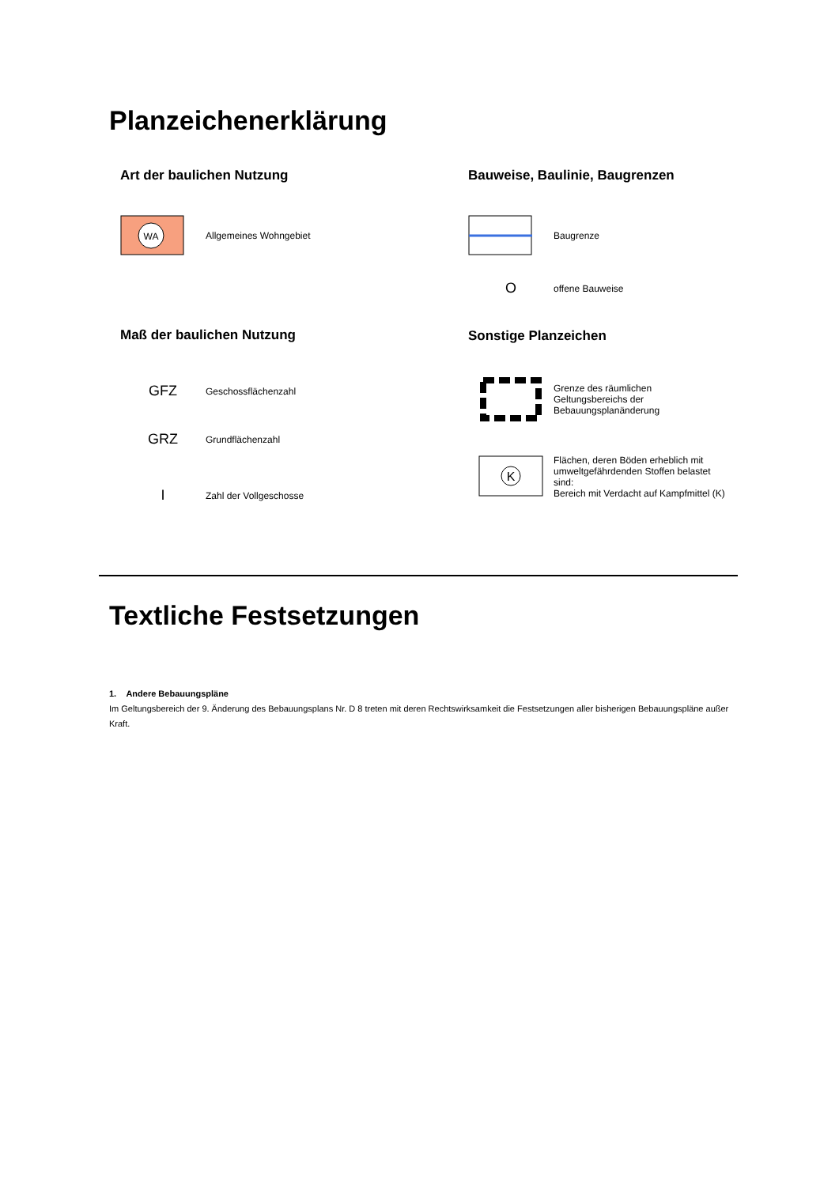Planzeichenerklärung
Art der baulichen Nutzung
WA
Allgemeines Wohngebiet
Maß der baulichen Nutzung
GFZ
Geschossflächenzahl
GRZ
Grundflächenzahl
I
Zahl der Vollgeschosse
Bauweise, Baulinie, Baugrenzen
Baugrenze
O
offene Bauweise
Sonstige Planzeichen
Grenze des räumlichen
Geltungsbereichs der
Bebauungsplanänderung
K
Flächen, deren Böden erheblich mit
umweltgefährdenden Stoffen belastet
sind:
Bereich mit Verdacht auf Kampfmittel (K)
Textliche Festsetzungen
1. Andere Bebauungspläne
Im Geltungsbereich der 9. Änderung des Bebauungsplans Nr. D 8 treten mit deren Rechtswirksamkeit die Festsetzungen aller bisherigen Bebauungspläne außer Kraft.